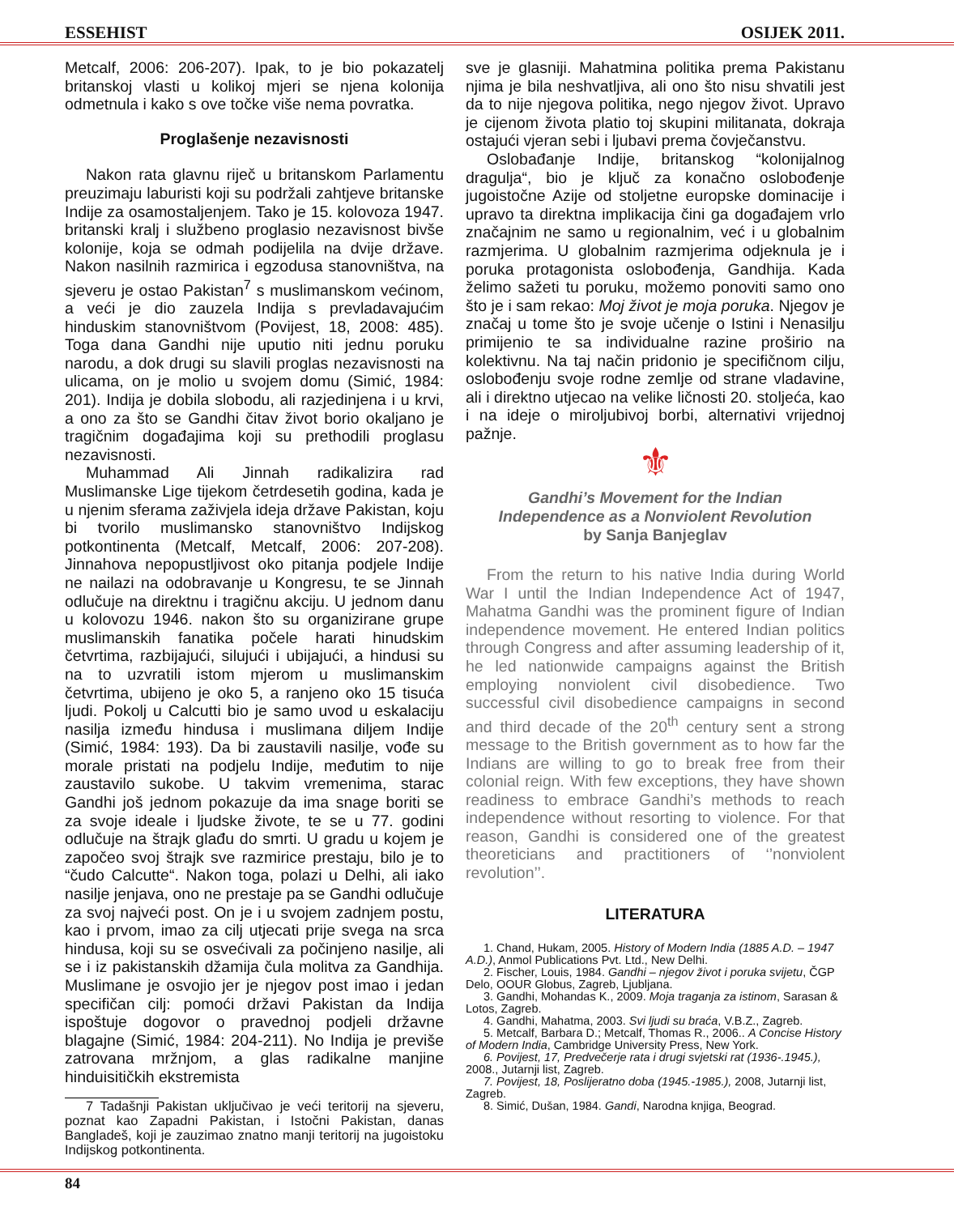ESSEHIST OSIJEK 2011.
Metcalf, 2006: 206-207). Ipak, to je bio pokazatelj britanskoj vlasti u kolikoj mjeri se njena kolonija odmetnula i kako s ove točke više nema povratka.
Proglašenje nezavisnosti
Nakon rata glavnu riječ u britanskom Parlamentu preuzimaju laburisti koji su podržali zahtjeve britanske Indije za osamostaljenjem. Tako je 15. kolovoza 1947. britanski kralj i službeno proglasio nezavisnost bivše kolonije, koja se odmah podijelila na dvije države. Nakon nasilnih razmirica i egzodusa stanovništva, na sjeveru je ostao Pakistan<sup>7</sup> s muslimanskom većinom, a veći je dio zauzela Indija s prevladavajućim hinduskim stanovništvom (Povijest, 18, 2008: 485). Toga dana Gandhi nije uputio niti jednu poruku narodu, a dok drugi su slavili proglas nezavisnosti na ulicama, on je molio u svojem domu (Simić, 1984: 201). Indija je dobila slobodu, ali razjedinjena i u krvi, a ono za što se Gandhi čitav život borio okaljano je tragičnim događajima koji su prethodili proglasu nezavisnosti.
Muhammad Ali Jinnah radikalizira rad Muslimanske Lige tijekom četrdesetih godina, kada je u njenim sferama zaživjela ideja države Pakistan, koju bi tvorilo muslimansko stanovništvo Indijskog potkontinenta (Metcalf, Metcalf, 2006: 207-208). Jinnahova nepopustljivost oko pitanja podjele Indije ne nailazi na odobravanje u Kongresu, te se Jinnah odlučuje na direktnu i tragičnu akciju. U jednom danu u kolovozu 1946. nakon što su organizirane grupe muslimanskih fanatika počele harati hinudskim četvrtima, razbijajući, silujući i ubijajući, a hindusi su na to uzvratili istom mjerom u muslimanskim četvrtima, ubijeno je oko 5, a ranjeno oko 15 tisuća ljudi. Pokolj u Calcutti bio je samo uvod u eskalaciju nasilja između hindusa i muslimana diljem Indije (Simić, 1984: 193). Da bi zaustavili nasilje, vođe su morale pristati na podjelu Indije, međutim to nije zaustavilo sukobe. U takvim vremenima, starac Gandhi još jednom pokazuje da ima snage boriti se za svoje ideale i ljudske živote, te se u 77. godini odlučuje na štrajk glađu do smrti. U gradu u kojem je započeo svoj štrajk sve razmirice prestaju, bilo je to “čudo Calcutte“. Nakon toga, polazi u Delhi, ali iako nasilje jenjava, ono ne prestaje pa se Gandhi odlučuje za svoj najveći post. On je i u svojem zadnjem postu, kao i prvom, imao za cilj utjecati prije svega na srca hindusa, koji su se osvećivali za počinjeno nasilje, ali se i iz pakistanskih džamija čula molitva za Gandhija. Muslimane je osvojio jer je njegov post imao i jedan specifičan cilj: pomoći državi Pakistan da Indija ispoštuje dogovor o pravednoj podjeli državne blagajne (Simić, 1984: 204-211). No Indija je previše zatrovana mržnjom, a glas radikalne manjine hinduisitičkih ekstremista
7 Tadašnji Pakistan uključivao je veći teritorij na sjeveru, poznat kao Zapadni Pakistan, i Istočni Pakistan, danas Bangladeš, koji je zauzimao znatno manji teritorij na jugoistoku Indijskog potkontinenta.
sve je glasniji. Mahatmina politika prema Pakistanu njima je bila neshvatljiva, ali ono što nisu shvatili jest da to nije njegova politika, nego njegov život. Upravo je cijenom života platio toj skupini militanata, dokraja ostajući vjeran sebi i ljubavi prema čovječanstvu.
Oslobađanje Indije, britanskog “kolonijalnog dragulja“, bio je ključ za konačno oslobođenje jugoistočne Azije od stoljetne europske dominacije i upravo ta direktna implikacija čini ga događajem vrlo značajnim ne samo u regionalnim, već i u globalnim razmjerima. U globalnim razmjerima odjeknula je i poruka protagonista oslobođenja, Gandhija. Kada želimo sažeti tu poruku, možemo ponoviti samo ono što je i sam rekao: Moj život je moja poruka. Njegov je značaj u tome što je svoje učenje o Istini i Nenasilju primijenio te sa individualne razine proširio na kolektivnu. Na taj način pridonio je specifičnom cilju, oslobođenju svoje rodne zemlje od strane vladavine, ali i direktno utjecao na velike ličnosti 20. stoljeća, kao i na ideje o miroljubivoj borbi, alternativi vrijednoj pažnje.
⚜
Gandhi’s Movement for the Indian
Independence as a Nonviolent Revolution
by Sanja Banjeglav
From the return to his native India during World War I until the Indian Independence Act of 1947, Mahatma Gandhi was the prominent figure of Indian independence movement. He entered Indian politics through Congress and after assuming leadership of it, he led nationwide campaigns against the British employing nonviolent civil disobedience. Two successful civil disobedience campaigns in second and third decade of the 20<sup>th</sup> century sent a strong message to the British government as to how far the Indians are willing to go to break free from their colonial reign. With few exceptions, they have shown readiness to embrace Gandhi’s methods to reach independence without resorting to violence. For that reason, Gandhi is considered one of the greatest theoreticians and practitioners of ‘’nonviolent revolution’’.
LITERATURA
1. Chand, Hukam, 2005. History of Modern India (1885 A.D. – 1947 A.D.), Anmol Publications Pvt. Ltd., New Delhi.
2. Fischer, Louis, 1984. Gandhi – njegov život i poruka svijetu, ČGP Delo, OOUR Globus, Zagreb, Ljubljana.
3. Gandhi, Mohandas K., 2009. Moja traganja za istinom, Sarasan & Lotos, Zagreb.
4. Gandhi, Mahatma, 2003. Svi ljudi su braća, V.B.Z., Zagreb.
5. Metcalf, Barbara D.; Metcalf, Thomas R., 2006.. A Concise History of Modern India, Cambridge University Press, New York.
6. Povijest, 17, Predvečerje rata i drugi svjetski rat (1936-.1945.), 2008., Jutarnji list, Zagreb.
7. Povijest, 18, Poslijeratno doba (1945.-1985.), 2008, Jutarnji list, Zagreb.
8. Simić, Dušan, 1984. Gandi, Narodna knjiga, Beograd.
84